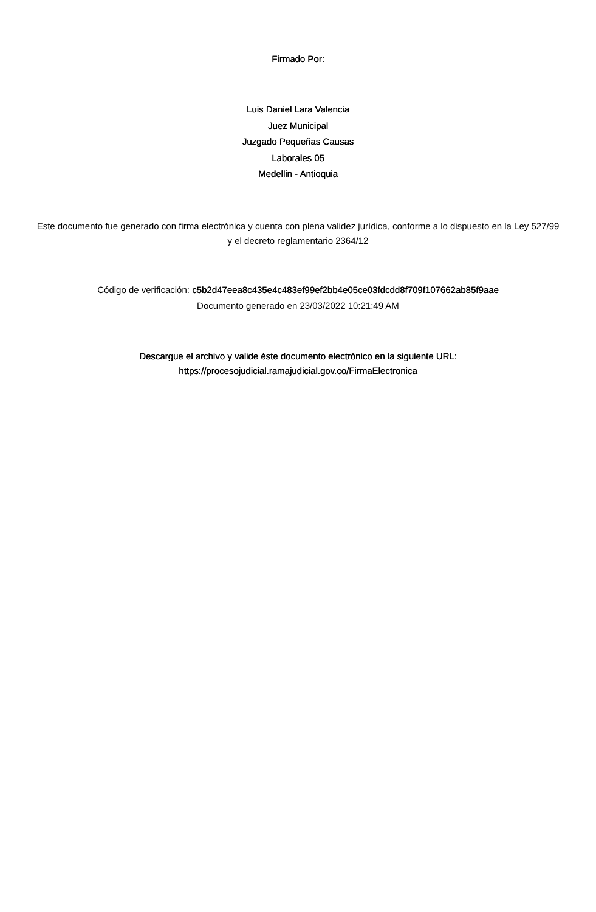Firmado Por:
Luis Daniel Lara Valencia
Juez Municipal
Juzgado Pequeñas Causas
Laborales 05
Medellin - Antioquia
Este documento fue generado con firma electrónica y cuenta con plena validez jurídica, conforme a lo dispuesto en la Ley 527/99 y el decreto reglamentario 2364/12
Código de verificación: c5b2d47eea8c435e4c483ef99ef2bb4e05ce03fdcdd8f709f107662ab85f9aae
Documento generado en 23/03/2022 10:21:49 AM
Descargue el archivo y valide éste documento electrónico en la siguiente URL:
https://procesojudicial.ramajudicial.gov.co/FirmaElectronica